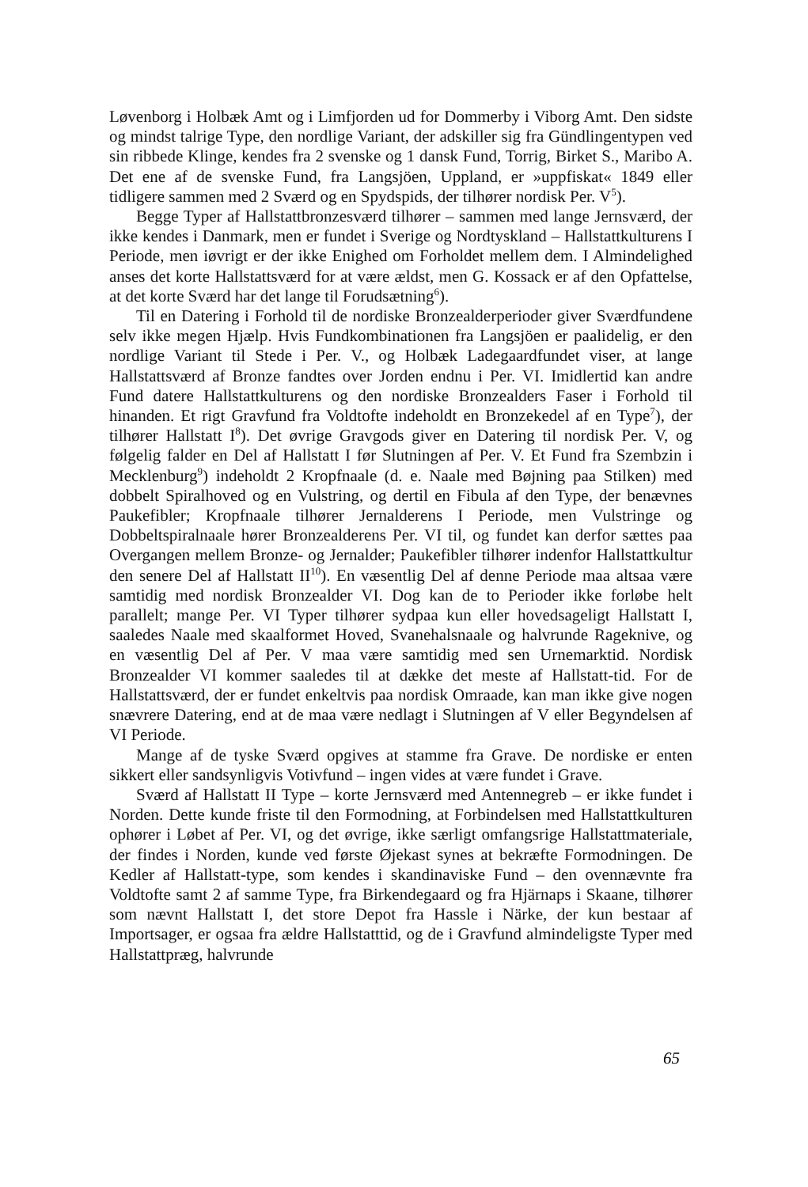Løvenborg i Holbæk Amt og i Limfjorden ud for Dommerby i Viborg Amt. Den sidste og mindst talrige Type, den nordlige Variant, der adskiller sig fra Gündlingentypen ved sin ribbede Klinge, kendes fra 2 svenske og 1 dansk Fund, Torrig, Birket S., Maribo A. Det ene af de svenske Fund, fra Langsjöen, Uppland, er »uppfiskat« 1849 eller tidligere sammen med 2 Sværd og en Spydspids, der tilhører nordisk Per. V<sup>5</sup>).
Begge Typer af Hallstattbronzesværd tilhører – sammen med lange Jernsværd, der ikke kendes i Danmark, men er fundet i Sverige og Nordtyskland – Hallstattkulturens I Periode, men iøvrigt er der ikke Enighed om Forholdet mellem dem. I Almindelighed anses det korte Hallstattsværd for at være ældst, men G. Kossack er af den Opfattelse, at det korte Sværd har det lange til Forudsætning<sup>6</sup>).
Til en Datering i Forhold til de nordiske Bronzealderperioder giver Sværdfundene selv ikke megen Hjælp. Hvis Fundkombinationen fra Langsjöen er paalidelig, er den nordlige Variant til Stede i Per. V., og Holbæk Ladegaardfundet viser, at lange Hallstattsværd af Bronze fandtes over Jorden endnu i Per. VI. Imidlertid kan andre Fund datere Hallstattkulturens og den nordiske Bronzealders Faser i Forhold til hinanden. Et rigt Gravfund fra Voldtofte indeholdt en Bronzekedel af en Type<sup>7</sup>), der tilhører Hallstatt I<sup>8</sup>). Det øvrige Gravgods giver en Datering til nordisk Per. V, og følgelig falder en Del af Hallstatt I før Slutningen af Per. V. Et Fund fra Szembzin i Mecklenburg<sup>9</sup>) indeholdt 2 Kropfnaale (d. e. Naale med Bøjning paa Stilken) med dobbelt Spiralhoved og en Vulstring, og dertil en Fibula af den Type, der benævnes Paukefibler; Kropfnaale tilhører Jernalderens I Periode, men Vulstringe og Dobbeltspiralnaale hører Bronzealderens Per. VI til, og fundet kan derfor sættes paa Overgangen mellem Bronze- og Jernalder; Paukefibler tilhører indenfor Hallstattkultur den senere Del af Hallstatt II<sup>10</sup>). En væsentlig Del af denne Periode maa altsaa være samtidig med nordisk Bronzealder VI. Dog kan de to Perioder ikke forløbe helt parallelt; mange Per. VI Typer tilhører sydpaa kun eller hovedsageligt Hallstatt I, saaledes Naale med skaalformet Hoved, Svanehalsnaale og halvrunde Rageknive, og en væsentlig Del af Per. V maa være samtidig med sen Urnemarktid. Nordisk Bronzealder VI kommer saaledes til at dække det meste af Hallstatt-tid. For de Hallstattsværd, der er fundet enkeltvis paa nordisk Omraade, kan man ikke give nogen snævrere Datering, end at de maa være nedlagt i Slutningen af V eller Begyndelsen af VI Periode.
Mange af de tyske Sværd opgives at stamme fra Grave. De nordiske er enten sikkert eller sandsynligvis Votivfund – ingen vides at være fundet i Grave.
Sværd af Hallstatt II Type – korte Jernsværd med Antennegreb – er ikke fundet i Norden. Dette kunde friste til den Formodning, at Forbindelsen med Hallstattkulturen ophører i Løbet af Per. VI, og det øvrige, ikke særligt omfangsrige Hallstattmateriale, der findes i Norden, kunde ved første Øjekast synes at bekræfte Formodningen. De Kedler af Hallstatt-type, som kendes i skandinaviske Fund – den ovennævnte fra Voldtofte samt 2 af samme Type, fra Birkendegaard og fra Hjärnaps i Skaane, tilhører som nævnt Hallstatt I, det store Depot fra Hassle i Närke, der kun bestaar af Importsager, er ogsaa fra ældre Hallstatttid, og de i Gravfund almindeligste Typer med Hallstattpræg, halvrunde
65